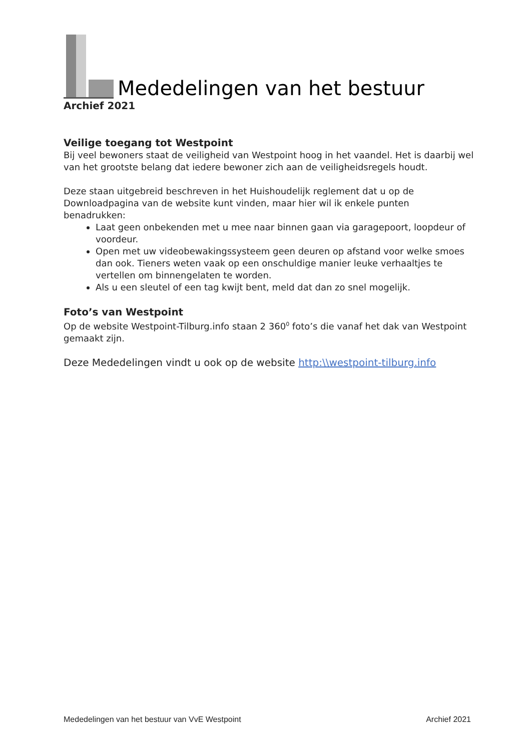Mededelingen van het bestuur
Archief 2021
Veilige toegang tot Westpoint
Bij veel bewoners staat de veiligheid van Westpoint hoog in het vaandel. Het is daarbij wel van het grootste belang dat iedere bewoner zich aan de veiligheidsregels houdt.
Deze staan uitgebreid beschreven in het Huishoudelijk reglement dat u op de Downloadpagina van de website kunt vinden, maar hier wil ik enkele punten benadrukken:
Laat geen onbekenden met u mee naar binnen gaan via garagepoort, loopdeur of voordeur.
Open met uw videobewakingssysteem geen deuren op afstand voor welke smoes dan ook. Tieners weten vaak op een onschuldige manier leuke verhaaltjes te vertellen om binnengelaten te worden.
Als u een sleutel of een tag kwijt bent, meld dat dan zo snel mogelijk.
Foto’s van Westpoint
Op de website Westpoint-Tilburg.info staan 2 360<sup>0</sup> foto’s die vanaf het dak van Westpoint gemaakt zijn.
Deze Mededelingen vindt u ook op de website http:\\westpoint-tilburg.info
Mededelingen van het bestuur van VvE Westpoint Archief 2021